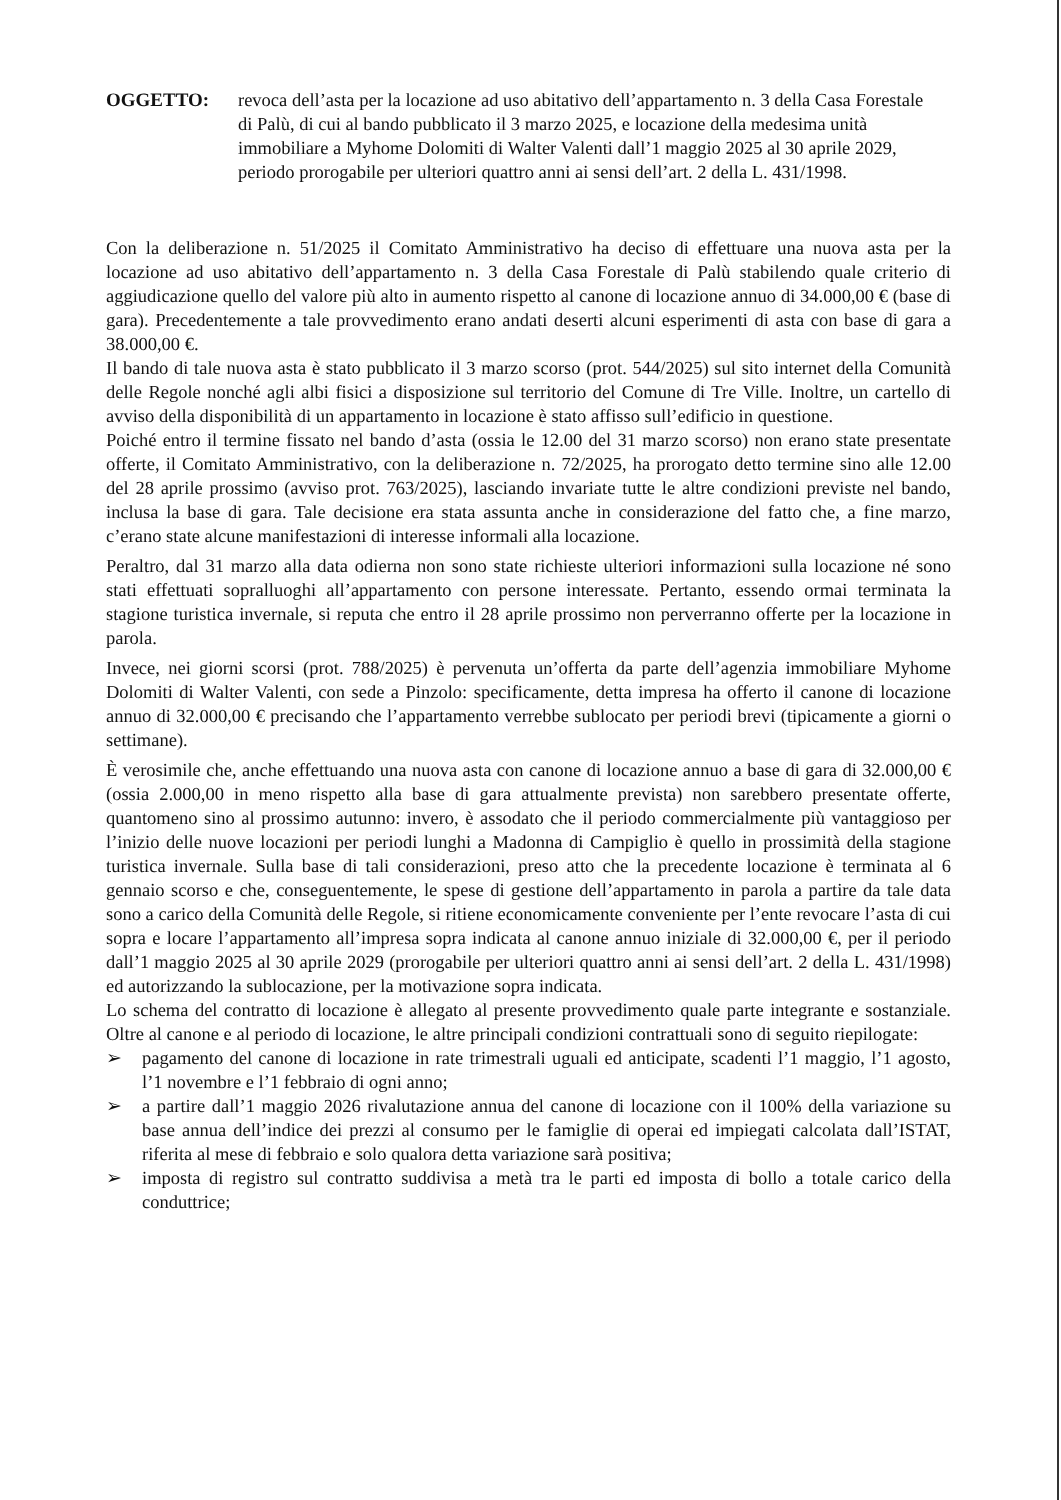OGGETTO: revoca dell’asta per la locazione ad uso abitativo dell’appartamento n. 3 della Casa Forestale di Palù, di cui al bando pubblicato il 3 marzo 2025, e locazione della medesima unità immobiliare a Myhome Dolomiti di Walter Valenti dall’1 maggio 2025 al 30 aprile 2029, periodo prorogabile per ulteriori quattro anni ai sensi dell’art. 2 della L. 431/1998.
Con la deliberazione n. 51/2025 il Comitato Amministrativo ha deciso di effettuare una nuova asta per la locazione ad uso abitativo dell’appartamento n. 3 della Casa Forestale di Palù stabilendo quale criterio di aggiudicazione quello del valore più alto in aumento rispetto al canone di locazione annuo di 34.000,00 € (base di gara). Precedentemente a tale provvedimento erano andati deserti alcuni esperimenti di asta con base di gara a 38.000,00 €.
Il bando di tale nuova asta è stato pubblicato il 3 marzo scorso (prot. 544/2025) sul sito internet della Comunità delle Regole nonché agli albi fisici a disposizione sul territorio del Comune di Tre Ville. Inoltre, un cartello di avviso della disponibilità di un appartamento in locazione è stato affisso sull’edificio in questione.
Poiché entro il termine fissato nel bando d’asta (ossia le 12.00 del 31 marzo scorso) non erano state presentate offerte, il Comitato Amministrativo, con la deliberazione n. 72/2025, ha prorogato detto termine sino alle 12.00 del 28 aprile prossimo (avviso prot. 763/2025), lasciando invariate tutte le altre condizioni previste nel bando, inclusa la base di gara. Tale decisione era stata assunta anche in considerazione del fatto che, a fine marzo, c’erano state alcune manifestazioni di interesse informali alla locazione.
Peraltro, dal 31 marzo alla data odierna non sono state richieste ulteriori informazioni sulla locazione né sono stati effettuati sopralluoghi all’appartamento con persone interessate. Pertanto, essendo ormai terminata la stagione turistica invernale, si reputa che entro il 28 aprile prossimo non perverranno offerte per la locazione in parola.
Invece, nei giorni scorsi (prot. 788/2025) è pervenuta un’offerta da parte dell’agenzia immobiliare Myhome Dolomiti di Walter Valenti, con sede a Pinzolo: specificamente, detta impresa ha offerto il canone di locazione annuo di 32.000,00 € precisando che l’appartamento verrebbe sublocato per periodi brevi (tipicamente a giorni o settimane).
È verosimile che, anche effettuando una nuova asta con canone di locazione annuo a base di gara di 32.000,00 € (ossia 2.000,00 in meno rispetto alla base di gara attualmente prevista) non sarebbero presentate offerte, quantomeno sino al prossimo autunno: invero, è assodato che il periodo commercialmente più vantaggioso per l’inizio delle nuove locazioni per periodi lunghi a Madonna di Campiglio è quello in prossimità della stagione turistica invernale. Sulla base di tali considerazioni, preso atto che la precedente locazione è terminata al 6 gennaio scorso e che, conseguentemente, le spese di gestione dell’appartamento in parola a partire da tale data sono a carico della Comunità delle Regole, si ritiene economicamente conveniente per l’ente revocare l’asta di cui sopra e locare l’appartamento all’impresa sopra indicata al canone annuo iniziale di 32.000,00 €, per il periodo dall’1 maggio 2025 al 30 aprile 2029 (prorogabile per ulteriori quattro anni ai sensi dell’art. 2 della L. 431/1998) ed autorizzando la sublocazione, per la motivazione sopra indicata.
Lo schema del contratto di locazione è allegato al presente provvedimento quale parte integrante e sostanziale. Oltre al canone e al periodo di locazione, le altre principali condizioni contrattuali sono di seguito riepilogate:
➢ pagamento del canone di locazione in rate trimestrali uguali ed anticipate, scadenti l’1 maggio, l’1 agosto, l’1 novembre e l’1 febbraio di ogni anno;
➢ a partire dall’1 maggio 2026 rivalutazione annua del canone di locazione con il 100% della variazione su base annua dell’indice dei prezzi al consumo per le famiglie di operai ed impiegati calcolata dall’ISTAT, riferita al mese di febbraio e solo qualora detta variazione sarà positiva;
➢ imposta di registro sul contratto suddivisa a metà tra le parti ed imposta di bollo a totale carico della conduttrice;